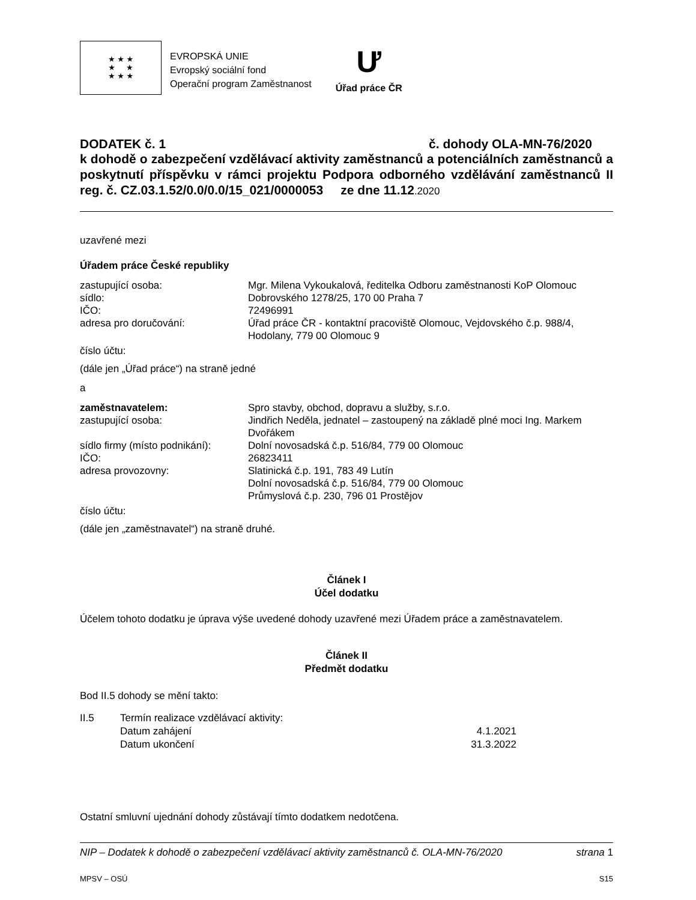★ ★ ★
★ ★
★ ★ ★
EVROPSKÁ UNIE
Evropský sociální fond
Operační program Zaměstnanost
Ư
Úřad práce ČR
DODATEK č. 1 č. dohody OLA-MN-76/2020
k dohodě o zabezpečení vzdělávací aktivity zaměstnanců a potenciálních zaměstnanců a poskytnutí příspěvku v rámci projektu Podpora odborného vzdělávání zaměstnanců II reg. č. CZ.03.1.52/0.0/0.0/15_021/0000053 ze dne 11.12.2020
uzavřené mezi
Úřadem práce České republiky
zastupující osoba: Mgr. Milena Vykoukalová, ředitelka Odboru zaměstnanosti KoP Olomouc
sídlo: Dobrovského 1278/25, 170 00 Praha 7
IČO: 72496991
adresa pro doručování: Úřad práce ČR - kontaktní pracoviště Olomouc, Vejdovského č.p. 988/4, Hodolany, 779 00 Olomouc 9
číslo účtu:
(dále jen „Úřad práce“) na straně jedné
a
zaměstnavatelem: Spro stavby, obchod, dopravu a služby, s.r.o.
zastupující osoba: Jindřich Neděla, jednatel – zastoupený na základě plné moci Ing. Markem Dvořákem
sídlo firmy (místo podnikání): Dolní novosadská č.p. 516/84, 779 00 Olomouc
IČO: 26823411
adresa provozovny: Slatinická č.p. 191, 783 49 Lutín
Dolní novosadská č.p. 516/84, 779 00 Olomouc
Průmyslová č.p. 230, 796 01 Prostějov
číslo účtu:
(dále jen „zaměstnavatel“) na straně druhé.
Článek I
Účel dodatku
Účelem tohoto dodatku je úprava výše uvedené dohody uzavřené mezi Úřadem práce a zaměstnavatelem.
Článek II
Předmět dodatku
Bod II.5 dohody se mění takto:
II.5 Termín realizace vzdělávací aktivity:
Datum zahájení 4.1.2021
Datum ukončení 31.3.2022
Ostatní smluvní ujednání dohody zůstávají tímto dodatkem nedotčena.
NIP – Dodatek k dohodě o zabezpečení vzdělávací aktivity zaměstnanců č. OLA-MN-76/2020 strana 1
MPSV – OSÚ S15